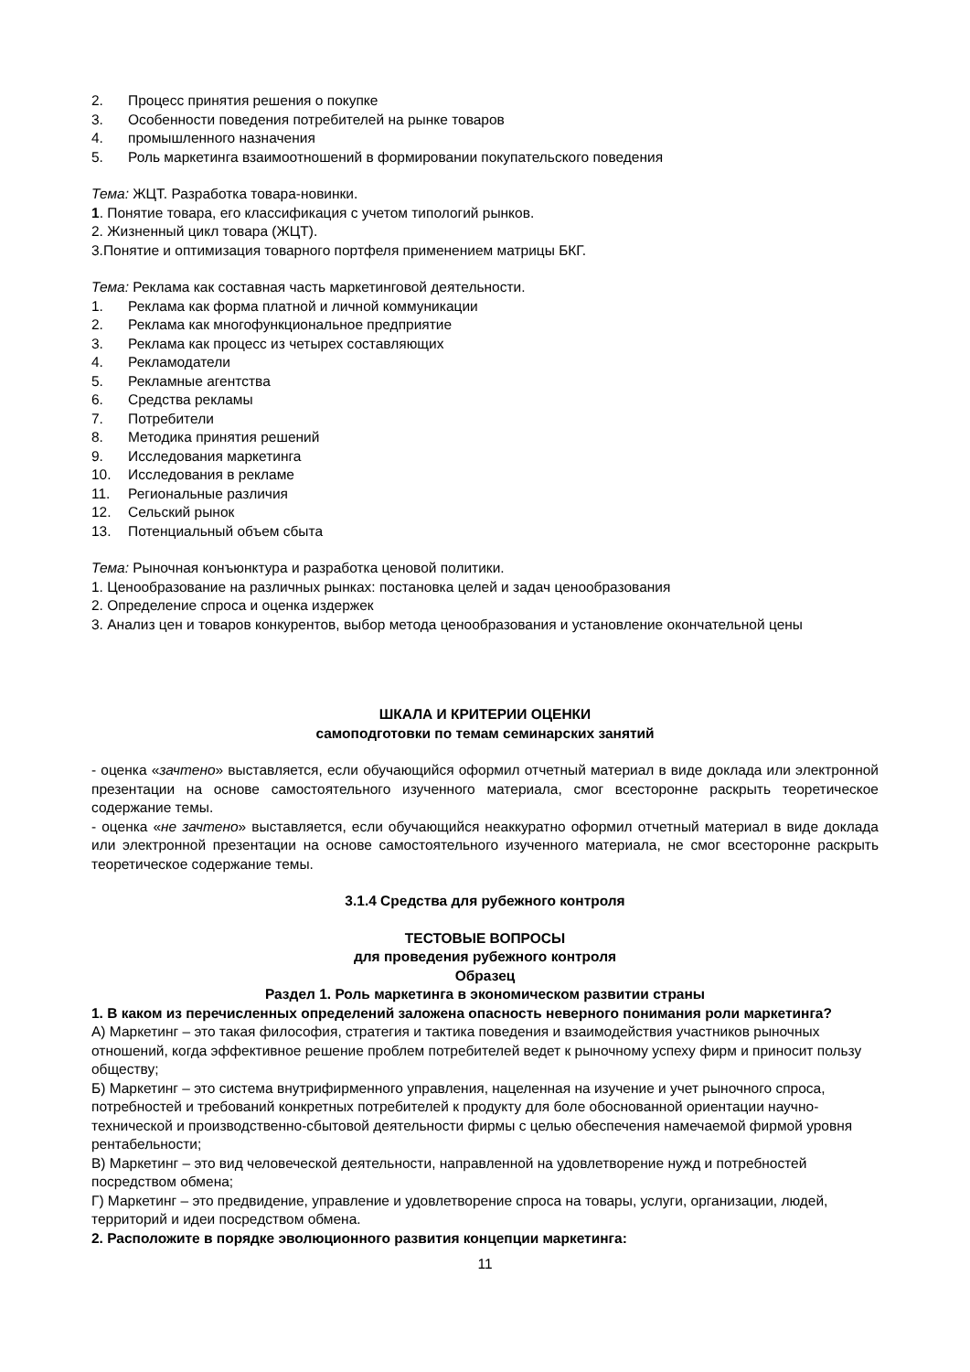2. Процесс принятия решения о покупке
3. Особенности поведения потребителей на рынке товаров
4. промышленного назначения
5. Роль маркетинга взаимоотношений в формировании покупательского поведения
Тема: ЖЦТ. Разработка товара-новинки.
1. Понятие товара, его классификация с учетом типологий рынков.
2. Жизненный цикл товара (ЖЦТ).
3.Понятие и оптимизация товарного портфеля применением матрицы БКГ.
Тема: Реклама как составная часть маркетинговой деятельности.
1. Реклама как форма платной и личной коммуникации
2. Реклама как многофункциональное предприятие
3. Реклама как процесс из четырех составляющих
4. Рекламодатели
5. Рекламные агентства
6. Средства рекламы
7. Потребители
8. Методика принятия решений
9. Исследования маркетинга
10. Исследования в рекламе
11. Региональные различия
12. Сельский рынок
13. Потенциальный объем сбыта
Тема: Рыночная конъюнктура и разработка ценовой политики.
1. Ценообразование на различных рынках: постановка целей и задач ценообразования
2. Определение спроса и оценка издержек
3. Анализ цен и товаров конкурентов, выбор метода ценообразования и установление окончательной цены
ШКАЛА И КРИТЕРИИ ОЦЕНКИ
самоподготовки по темам семинарских занятий
- оценка «зачтено» выставляется, если обучающийся оформил отчетный материал в виде доклада или электронной презентации на основе самостоятельного изученного материала, смог всесторонне раскрыть теоретическое содержание темы.
- оценка «не зачтено» выставляется, если обучающийся неаккуратно оформил отчетный материал в виде доклада или электронной презентации на основе самостоятельного изученного материала, не смог всесторонне раскрыть теоретическое содержание темы.
3.1.4 Средства для рубежного контроля
ТЕСТОВЫЕ ВОПРОСЫ
для проведения рубежного контроля
Образец
Раздел 1. Роль маркетинга в экономическом развитии страны
1. В каком из перечисленных определений заложена опасность неверного понимания роли маркетинга?
А) Маркетинг – это такая философия, стратегия и тактика поведения и взаимодействия участников рыночных отношений, когда эффективное решение проблем потребителей ведет к рыночному успеху фирм и приносит пользу обществу;
Б) Маркетинг – это система внутрифирменного управления, нацеленная на изучение и учет рыночного спроса, потребностей и требований конкретных потребителей к продукту для боле обоснованной ориентации научно-технической и производственно-сбытовой деятельности фирмы с целью обеспечения намечаемой фирмой уровня рентабельности;
В) Маркетинг – это вид человеческой деятельности, направленной на удовлетворение нужд и потребностей посредством обмена;
Г) Маркетинг – это предвидение, управление и удовлетворение спроса на товары, услуги, организации, людей, территорий и идеи посредством обмена.
2. Расположите в порядке эволюционного развития концепции маркетинга:
11